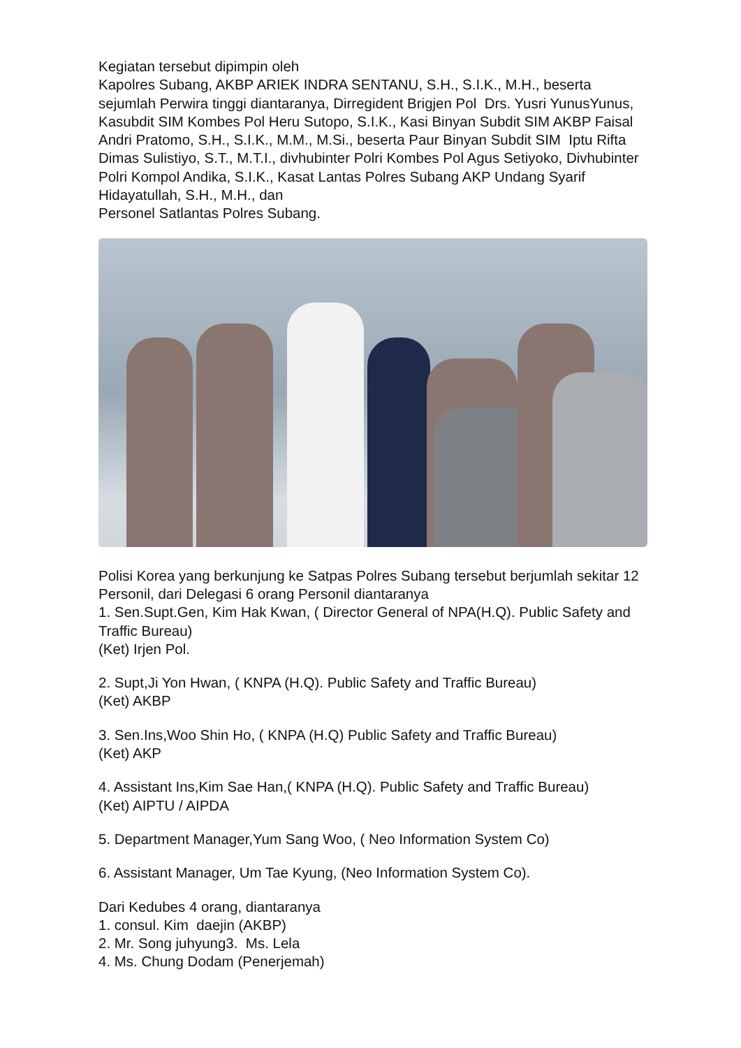Kegiatan tersebut dipimpin oleh
Kapolres Subang, AKBP ARIEK INDRA SENTANU, S.H., S.I.K., M.H., beserta sejumlah Perwira tinggi diantaranya, Dirregident Brigjen Pol Drs. Yusri YunusYunus, Kasubdit SIM Kombes Pol Heru Sutopo, S.I.K., Kasi Binyan Subdit SIM AKBP Faisal Andri Pratomo, S.H., S.I.K., M.M., M.Si., beserta Paur Binyan Subdit SIM Iptu Rifta Dimas Sulistiyo, S.T., M.T.I., divhubinter Polri Kombes Pol Agus Setiyoko, Divhubinter Polri Kompol Andika, S.I.K., Kasat Lantas Polres Subang AKP Undang Syarif Hidayatullah, S.H., M.H., dan
Personel Satlantas Polres Subang.
Polisi Korea yang berkunjung ke Satpas Polres Subang tersebut berjumlah sekitar 12 Personil, dari Delegasi 6 orang Personil diantaranya
1. Sen.Supt.Gen, Kim Hak Kwan, ( Director General of NPA(H.Q). Public Safety and Traffic Bureau)
(Ket) Irjen Pol.
2. Supt,Ji Yon Hwan, ( KNPA (H.Q). Public Safety and Traffic Bureau)
(Ket) AKBP
3. Sen.Ins,Woo Shin Ho, ( KNPA (H.Q) Public Safety and Traffic Bureau)
(Ket) AKP
4. Assistant Ins,Kim Sae Han,( KNPA (H.Q). Public Safety and Traffic Bureau)
(Ket) AIPTU / AIPDA
5. Department Manager,Yum Sang Woo, ( Neo Information System Co)
6. Assistant Manager, Um Tae Kyung, (Neo Information System Co).
Dari Kedubes 4 orang, diantaranya
1. consul. Kim daejin (AKBP)
2. Mr. Song juhyung3. Ms. Lela
4. Ms. Chung Dodam (Penerjemah)